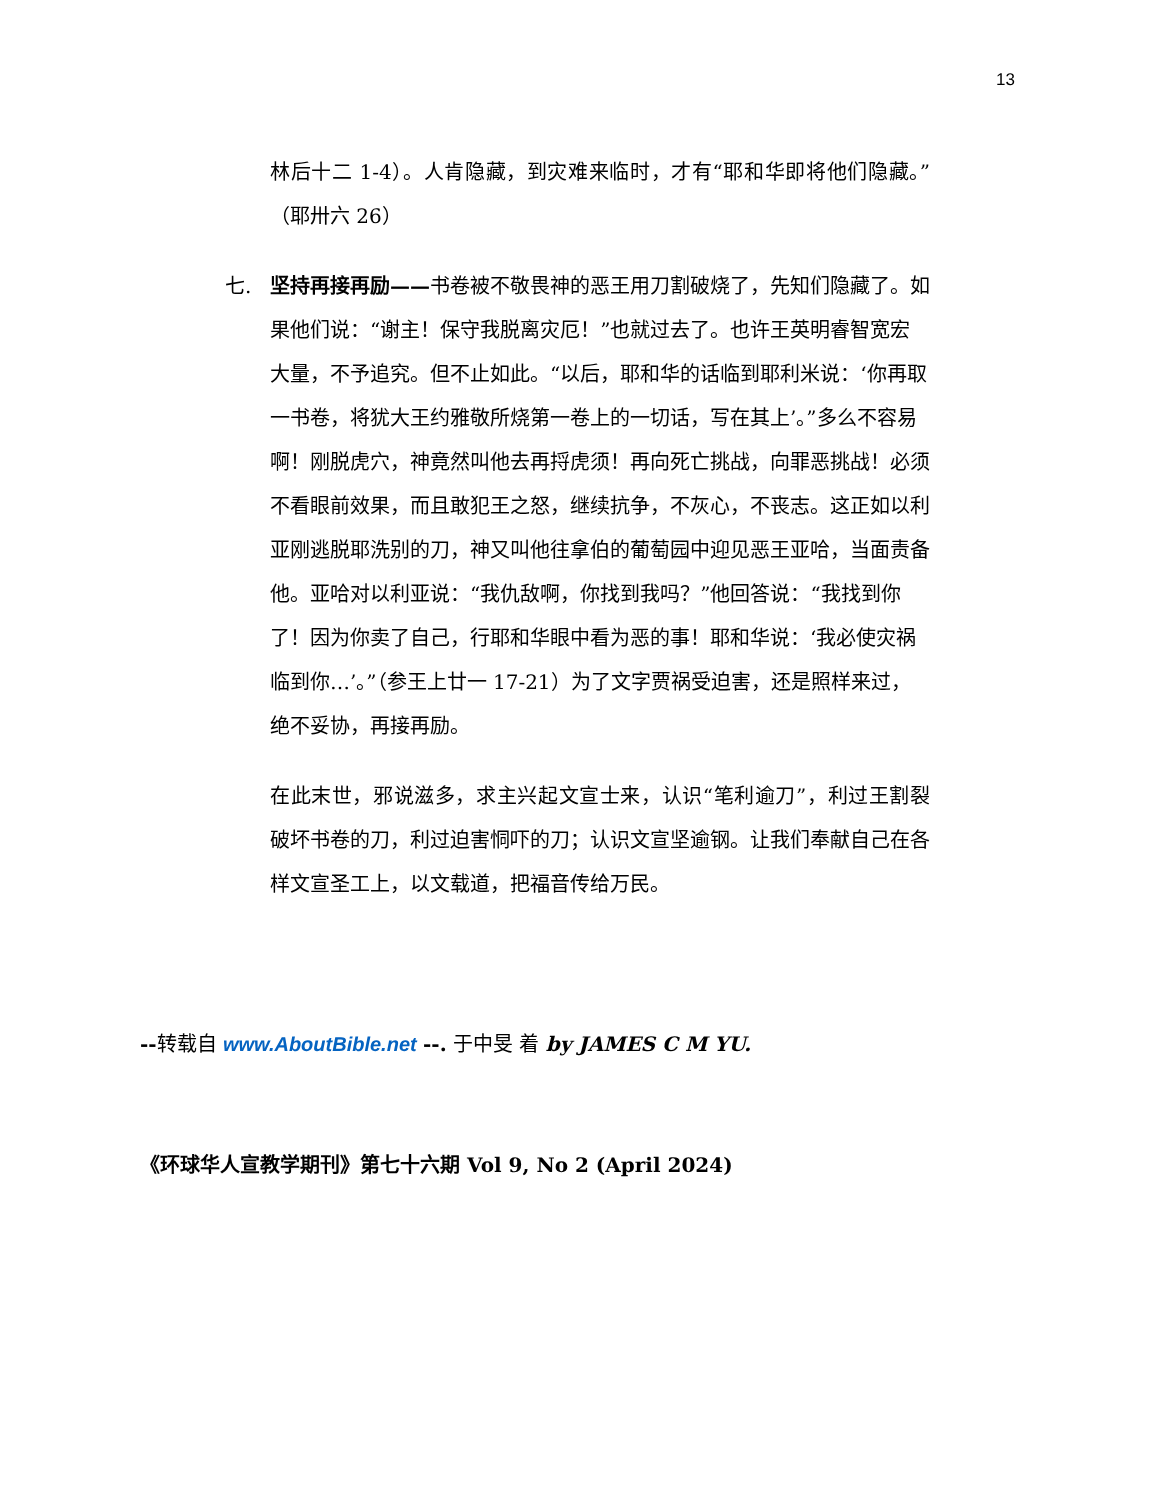13
林后十二 1-4）。人肯隐藏，到灾难来临时，才有“耶和华即将他们隐藏。”（耶卅六 26）
七. 坚持再接再励——书卷被不敬畏神的恶王用刀割破烧了，先知们隐藏了。如果他们说：“谢主！保守我脱离灾厄！”也就过去了。也许王英明睿智宽宏大量，不予追究。但不止如此。“以后，耶和华的话临到耶利米说：‘你再取一书卷，将犹大王约雅敬所烧第一卷上的一切话，写在其上’。”多么不容易啊！刚脱虎穴，神竟然叫他去再捋虎须！再向死亡挑战，向罪恶挑战！必须不看眼前效果，而且敢犯王之怒，继续抗争，不灰心，不丧志。这正如以利亚刚逃脱耶洗别的刀，神又叫他往拿伯的葡萄园中迎见恶王亚哈，当面责备他。亚哈对以利亚说：“我仇敌啊，你找到我吗？”他回答说：“我找到你了！因为你卖了自己，行耶和华眼中看为恶的事！耶和华说：‘我必使灾祸临到你…’。”（参王上廿一 17-21）为了文字贾祸受迫害，还是照样来过，绝不妥协，再接再励。
在此末世，邪说滋多，求主兴起文宣士来，认识“笔利逾刀”，利过王割裂破坏书卷的刀，利过迫害恫吓的刀；认识文宣坚逾钢。让我们奉献自己在各样文宣圣工上，以文载道，把福音传给万民。
--转载自 www.AboutBible.net --. 于中旻 着 by JAMES C M YU.
《环球华人宣教学期刊》第七十六期 Vol 9, No 2 (April 2024)